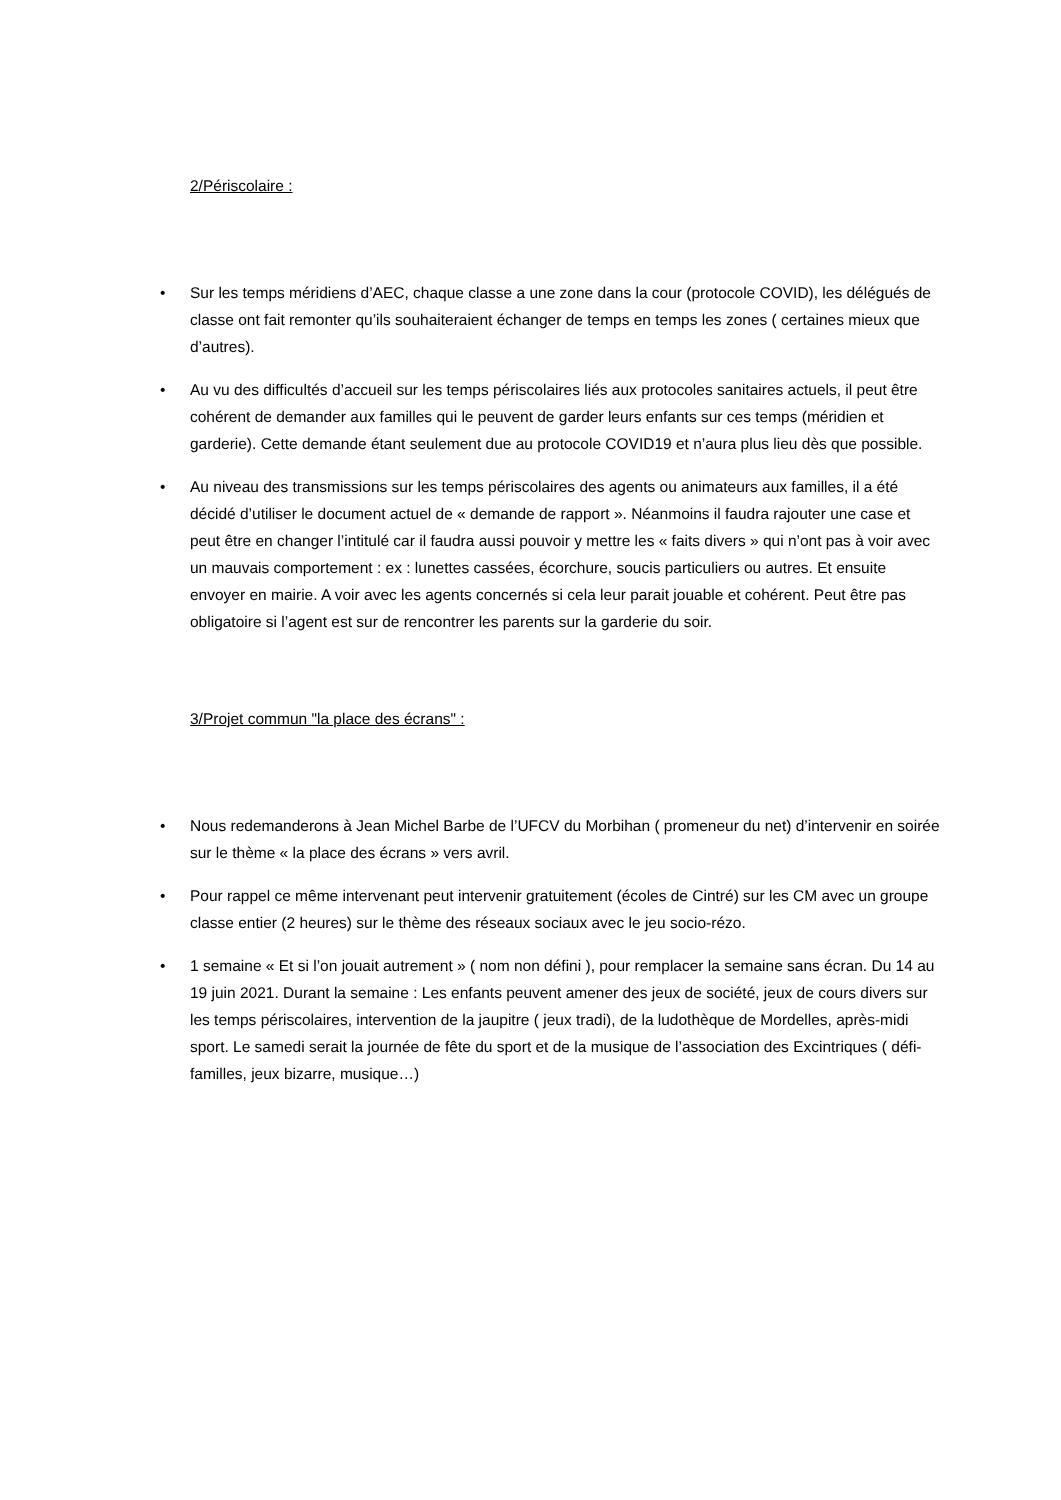2/Périscolaire :
• Sur les temps méridiens d’AEC, chaque classe a une zone dans la cour (protocole COVID), les délégués de classe ont fait remonter qu’ils souhaiteraient échanger de temps en temps les zones ( certaines mieux que d’autres).
• Au vu des difficultés d’accueil sur les temps périscolaires liés aux protocoles sanitaires actuels, il peut être cohérent de demander aux familles qui le peuvent de garder leurs enfants sur ces temps (méridien et garderie). Cette demande étant seulement due au protocole COVID19 et n’aura plus lieu dès que possible.
• Au niveau des transmissions sur les temps périscolaires des agents ou animateurs aux familles, il a été décidé d’utiliser le document actuel de « demande de rapport ». Néanmoins il faudra rajouter une case et peut être en changer l’intitulé car il faudra aussi pouvoir y mettre les « faits divers » qui n’ont pas à voir avec un mauvais comportement : ex : lunettes cassées, écorchure, soucis particuliers ou autres. Et ensuite envoyer en mairie. A voir avec les agents concernés si cela leur parait jouable et cohérent. Peut être pas obligatoire si l’agent est sur de rencontrer les parents sur la garderie du soir.
3/Projet commun "la place des écrans" :
• Nous redemanderons à Jean Michel Barbe de l’UFCV du Morbihan ( promeneur du net) d’intervenir en soirée sur le thème « la place des écrans » vers avril.
• Pour rappel ce même intervenant peut intervenir gratuitement (écoles de Cintré) sur les CM avec un groupe classe entier (2 heures) sur le thème des réseaux sociaux avec le jeu socio-rézo.
• 1 semaine « Et si l’on jouait autrement » ( nom non défini ), pour remplacer la semaine sans écran. Du 14 au 19 juin 2021. Durant la semaine : Les enfants peuvent amener des jeux de société, jeux de cours divers sur les temps périscolaires, intervention de la jaupitre ( jeux tradi), de la ludothèque de Mordelles, après-midi sport. Le samedi serait la journée de fête du sport et de la musique de l’association des Excintriques ( défi-familles, jeux bizarre, musique…)